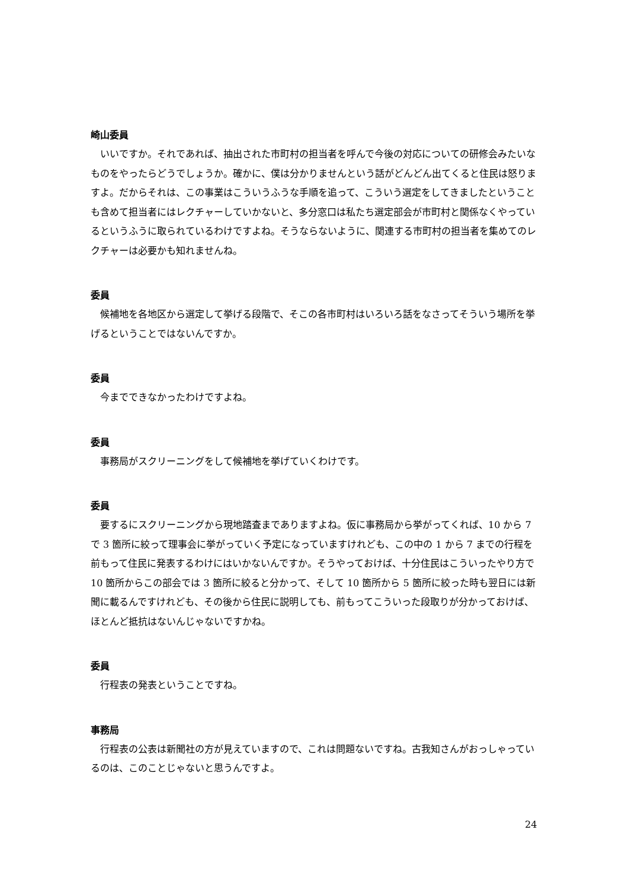崎山委員
いいですか。それであれば、抽出された市町村の担当者を呼んで今後の対応についての研修会みたいなものをやったらどうでしょうか。確かに、僕は分かりませんという話がどんどん出てくると住民は怒りますよ。だからそれは、この事業はこういうふうな手順を追って、こういう選定をしてきましたということも含めて担当者にはレクチャーしていかないと、多分窓口は私たち選定部会が市町村と関係なくやっているというふうに取られているわけですよね。そうならないように、関連する市町村の担当者を集めてのレクチャーは必要かも知れませんね。
委員
候補地を各地区から選定して挙げる段階で、そこの各市町村はいろいろ話をなさってそういう場所を挙げるということではないんですか。
委員
今までできなかったわけですよね。
委員
事務局がスクリーニングをして候補地を挙げていくわけです。
委員
要するにスクリーニングから現地踏査までありますよね。仮に事務局から挙がってくれば、10 から 7 で 3 箇所に絞って理事会に挙がっていく予定になっていますけれども、この中の 1 から 7 までの行程を前もって住民に発表するわけにはいかないんですか。そうやっておけば、十分住民はこういったやり方で 10 箇所からこの部会では 3 箇所に絞ると分かって、そして 10 箇所から 5 箇所に絞った時も翌日には新聞に載るんですけれども、その後から住民に説明しても、前もってこういった段取りが分かっておけば、ほとんど抵抗はないんじゃないですかね。
委員
行程表の発表ということですね。
事務局
行程表の公表は新聞社の方が見えていますので、これは問題ないですね。古我知さんがおっしゃっているのは、このことじゃないと思うんですよ。
24